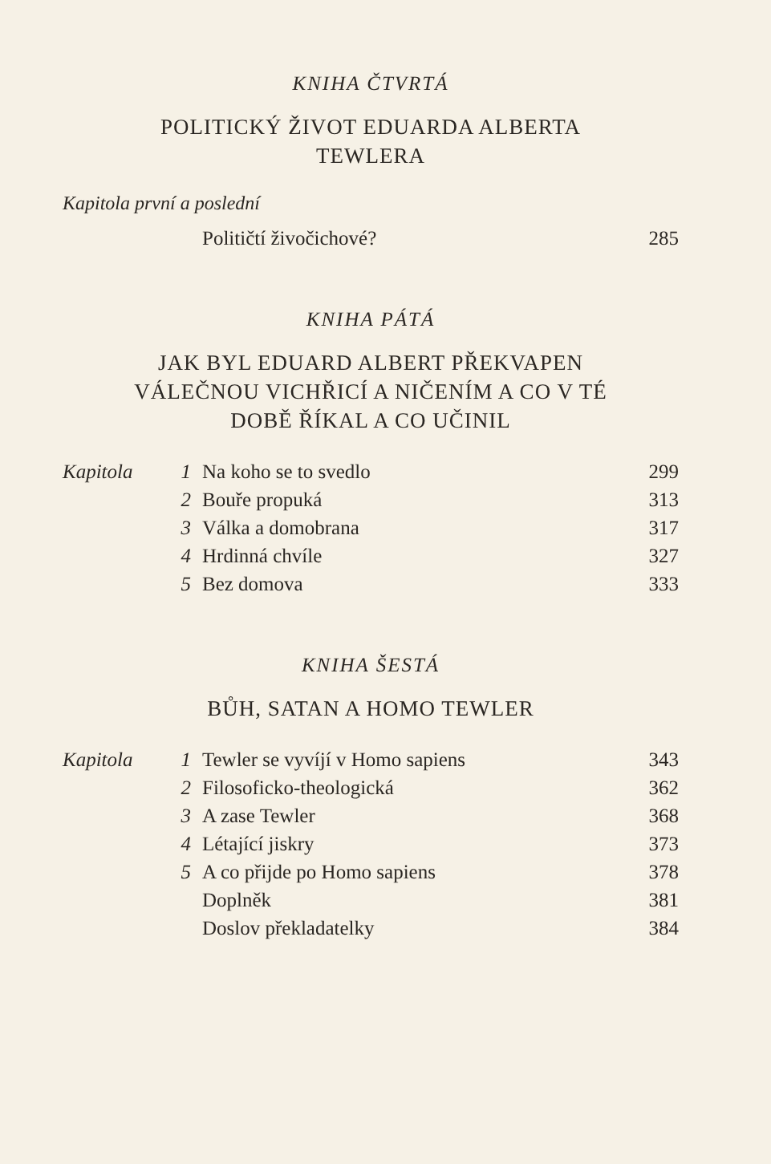KNIHA ČTVRTÁ
POLITICKÝ ŽIVOT EDUARDA ALBERTA
TEWLERA
Kapitola první a poslední
| | | Političtí živočichové? | 285 |
KNIHA PÁTÁ
JAK BYL EDUARD ALBERT PŘEKVAPEN
VÁLEČNOU VICHŘICÍ A NIČENÍM A CO V TÉ
DOBĚ ŘÍKAL A CO UČINIL
| Kapitola | 1 | Na koho se to svedlo | 299 |
| | 2 | Bouře propuká | 313 |
| | 3 | Válka a domobrana | 317 |
| | 4 | Hrdinná chvíle | 327 |
| | 5 | Bez domova | 333 |
KNIHA ŠESTÁ
BŮH, SATAN A HOMO TEWLER
| Kapitola | 1 | Tewler se vyvíjí v Homo sapiens | 343 |
| | 2 | Filosoficko-theologická | 362 |
| | 3 | A zase Tewler | 368 |
| | 4 | Létající jiskry | 373 |
| | 5 | A co přijde po Homo sapiens | 378 |
| | | Doplněk | 381 |
| | | Doslov překladatelky | 384 |